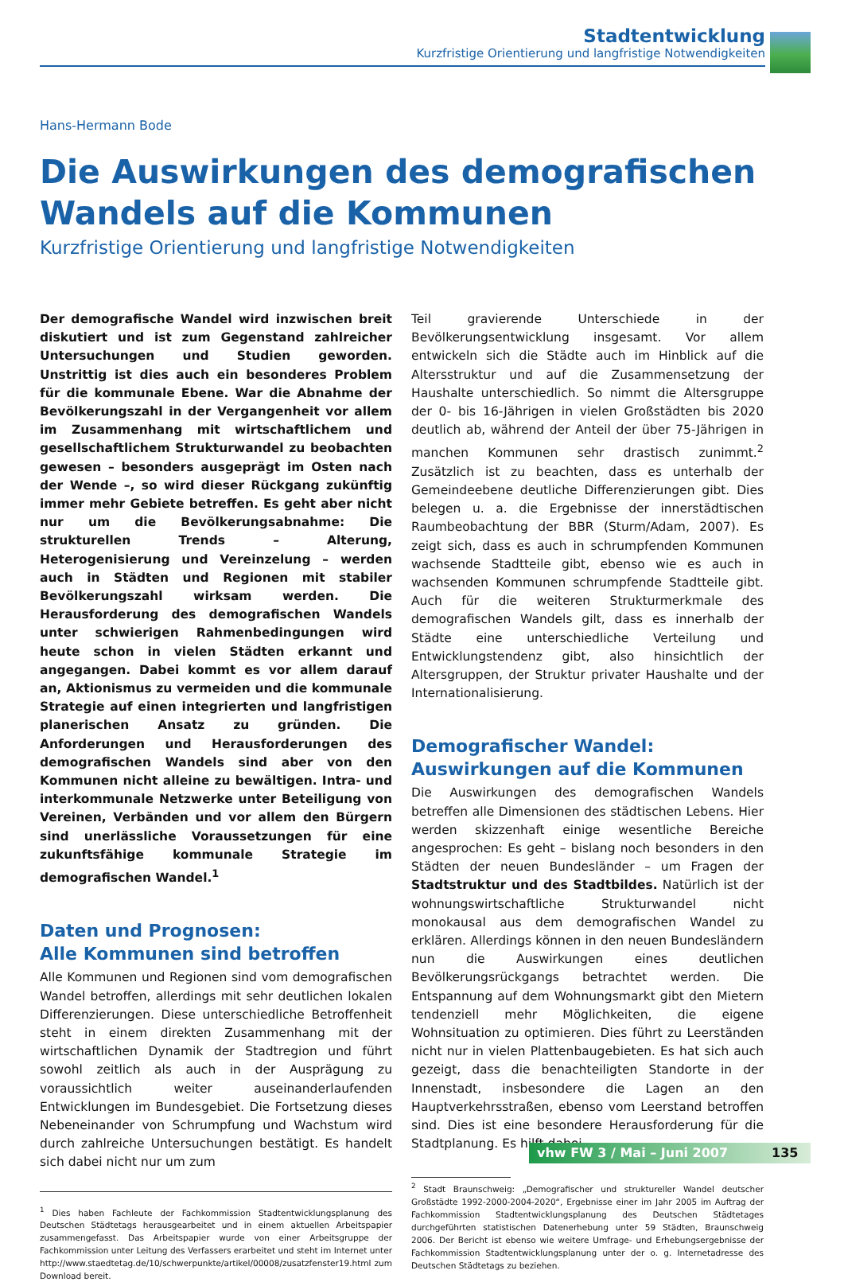Stadtentwicklung
Kurzfristige Orientierung und langfristige Notwendigkeiten
Hans-Hermann Bode
Die Auswirkungen des demografischen Wandels auf die Kommunen
Kurzfristige Orientierung und langfristige Notwendigkeiten
Der demografische Wandel wird inzwischen breit diskutiert und ist zum Gegenstand zahlreicher Untersuchungen und Studien geworden. Unstrittig ist dies auch ein besonderes Problem für die kommunale Ebene. War die Abnahme der Bevölkerungszahl in der Vergangenheit vor allem im Zusammenhang mit wirtschaftlichem und gesellschaftlichem Strukturwandel zu beobachten gewesen – besonders ausgeprägt im Osten nach der Wende –, so wird dieser Rückgang zukünftig immer mehr Gebiete betreffen. Es geht aber nicht nur um die Bevölkerungsabnahme: Die strukturellen Trends – Alterung, Heterogenisierung und Vereinzelung – werden auch in Städten und Regionen mit stabiler Bevölkerungszahl wirksam werden. Die Herausforderung des demografischen Wandels unter schwierigen Rahmenbedingungen wird heute schon in vielen Städten erkannt und angegangen. Dabei kommt es vor allem darauf an, Aktionismus zu vermeiden und die kommunale Strategie auf einen integrierten und langfristigen planerischen Ansatz zu gründen. Die Anforderungen und Herausforderungen des demografischen Wandels sind aber von den Kommunen nicht alleine zu bewältigen. Intra- und interkommunale Netzwerke unter Beteiligung von Vereinen, Verbänden und vor allem den Bürgern sind unerlässliche Voraussetzungen für eine zukunftsfähige kommunale Strategie im demografischen Wandel.<sup>1</sup>
Daten und Prognosen:
Alle Kommunen sind betroffen
Alle Kommunen und Regionen sind vom demografischen Wandel betroffen, allerdings mit sehr deutlichen lokalen Differenzierungen. Diese unterschiedliche Betroffenheit steht in einem direkten Zusammenhang mit der wirtschaftlichen Dynamik der Stadtregion und führt sowohl zeitlich als auch in der Ausprägung zu voraussichtlich weiter auseinanderlaufenden Entwicklungen im Bundesgebiet. Die Fortsetzung dieses Nebeneinander von Schrumpfung und Wachstum wird durch zahlreiche Untersuchungen bestätigt. Es handelt sich dabei nicht nur um zum
<sup>1</sup> Dies haben Fachleute der Fachkommission Stadtentwicklungsplanung des Deutschen Städtetags herausgearbeitet und in einem aktuellen Arbeitspapier zusammengefasst. Das Arbeitspapier wurde von einer Arbeitsgruppe der Fachkommission unter Leitung des Verfassers erarbeitet und steht im Internet unter http://www.staedtetag.de/10/schwerpunkte/artikel/00008/zusatzfenster19.html zum Download bereit.
Teil gravierende Unterschiede in der Bevölkerungsentwicklung insgesamt. Vor allem entwickeln sich die Städte auch im Hinblick auf die Altersstruktur und auf die Zusammensetzung der Haushalte unterschiedlich. So nimmt die Altersgruppe der 0- bis 16-Jährigen in vielen Großstädten bis 2020 deutlich ab, während der Anteil der über 75-Jährigen in manchen Kommunen sehr drastisch zunimmt.<sup>2</sup> Zusätzlich ist zu beachten, dass es unterhalb der Gemeindeebene deutliche Differenzierungen gibt. Dies belegen u. a. die Ergebnisse der innerstädtischen Raumbeobachtung der BBR (Sturm/Adam, 2007). Es zeigt sich, dass es auch in schrumpfenden Kommunen wachsende Stadtteile gibt, ebenso wie es auch in wachsenden Kommunen schrumpfende Stadtteile gibt. Auch für die weiteren Strukturmerkmale des demografischen Wandels gilt, dass es innerhalb der Städte eine unterschiedliche Verteilung und Entwicklungstendenz gibt, also hinsichtlich der Altersgruppen, der Struktur privater Haushalte und der Internationalisierung.
Demografischer Wandel:
Auswirkungen auf die Kommunen
Die Auswirkungen des demografischen Wandels betreffen alle Dimensionen des städtischen Lebens. Hier werden skizzenhaft einige wesentliche Bereiche angesprochen: Es geht – bislang noch besonders in den Städten der neuen Bundesländer – um Fragen der Stadtstruktur und des Stadtbildes. Natürlich ist der wohnungswirtschaftliche Strukturwandel nicht monokausal aus dem demografischen Wandel zu erklären. Allerdings können in den neuen Bundesländern nun die Auswirkungen eines deutlichen Bevölkerungsrückgangs betrachtet werden. Die Entspannung auf dem Wohnungsmarkt gibt den Mietern tendenziell mehr Möglichkeiten, die eigene Wohnsituation zu optimieren. Dies führt zu Leerständen nicht nur in vielen Plattenbaugebieten. Es hat sich auch gezeigt, dass die benachteiligten Standorte in der Innenstadt, insbesondere die Lagen an den Hauptverkehrsstraßen, ebenso vom Leerstand betroffen sind. Dies ist eine besondere Herausforderung für die Stadtplanung. Es hilft dabei
<sup>2</sup> Stadt Braunschweig: „Demografischer und struktureller Wandel deutscher Großstädte 1992-2000-2004-2020“, Ergebnisse einer im Jahr 2005 im Auftrag der Fachkommission Stadtentwicklungsplanung des Deutschen Städtetages durchgeführten statistischen Datenerhebung unter 59 Städten, Braunschweig 2006. Der Bericht ist ebenso wie weitere Umfrage- und Erhebungsergebnisse der Fachkommission Stadtentwicklungsplanung unter der o. g. Internetadresse des Deutschen Städtetags zu beziehen.
vhw FW 3 / Mai – Juni 2007 135